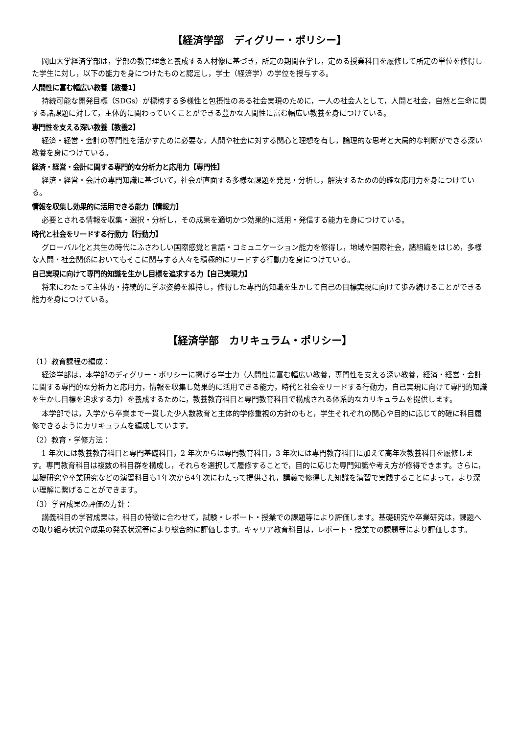【経済学部　ディグリー・ポリシー】
岡山大学経済学部は，学部の教育理念と養成する人材像に基づき，所定の期間在学し，定める授業科目を履修して所定の単位を修得した学生に対し，以下の能力を身につけたものと認定し，学士（経済学）の学位を授与する。
人間性に富む幅広い教養【教養1】
持続可能な開発目標（SDGs）が標榜する多様性と包摂性のある社会実現のために，一人の社会人として，人間と社会，自然と生命に関する諸課題に対して，主体的に関わっていくことができる豊かな人間性に富む幅広い教養を身につけている。
専門性を支える深い教養【教養2】
経済・経営・会計の専門性を活かすために必要な，人間や社会に対する関心と理想を有し，論理的な思考と大局的な判断ができる深い教養を身につけている。
経済・経営・会計に関する専門的な分析力と応用力【専門性】
経済・経営・会計の専門知識に基づいて，社会が直面する多様な課題を発見・分析し，解決するための的確な応用力を身につけている。
情報を収集し効果的に活用できる能力【情報力】
必要とされる情報を収集・選択・分析し，その成果を適切かつ効果的に活用・発信する能力を身につけている。
時代と社会をリードする行動力【行動力】
グローバル化と共生の時代にふさわしい国際感覚と言語・コミュニケーション能力を修得し，地域や国際社会，諸組織をはじめ，多様な人間・社会関係においてもそこに関与する人々を積極的にリードする行動力を身につけている。
自己実現に向けて専門的知識を生かし目標を追求する力【自己実現力】
将来にわたって主体的・持続的に学ぶ姿勢を維持し，修得した専門的知識を生かして自己の目標実現に向けて歩み続けることができる能力を身につけている。
【経済学部　カリキュラム・ポリシー】
（1）教育課程の編成：
経済学部は，本学部のディグリー・ポリシーに掲げる学士力（人間性に富む幅広い教養，専門性を支える深い教養，経済・経営・会計に関する専門的な分析力と応用力，情報を収集し効果的に活用できる能力，時代と社会をリードする行動力，自己実現に向けて専門的知識を生かし目標を追求する力）を養成するために，教養教育科目と専門教育科目で構成される体系的なカリキュラムを提供します。
本学部では，入学から卒業まで一貫した少人数教育と主体的学修重視の方針のもと，学生それぞれの関心や目的に応じて的確に科目履修できるようにカリキュラムを編成しています。
（2）教育・学修方法：
1 年次には教養教育科目と専門基礎科目，2 年次からは専門教育科目，3 年次には専門教育科目に加えて高年次教養科目を履修します。専門教育科目は複数の科目群を構成し，それらを選択して履修することで，目的に応じた専門知識や考え方が修得できます。さらに，基礎研究や卒業研究などの演習科目も1年次から4年次にわたって提供され，講義で修得した知識を演習で実践することによって，より深い理解に繋げることができます。
（3）学習成果の評価の方針：
講義科目の学習成果は，科目の特徴に合わせて，試験・レポート・授業での課題等により評価します。基礎研究や卒業研究は，課題への取り組み状況や成果の発表状況等により総合的に評価します。キャリア教育科目は，レポート・授業での課題等により評価します。